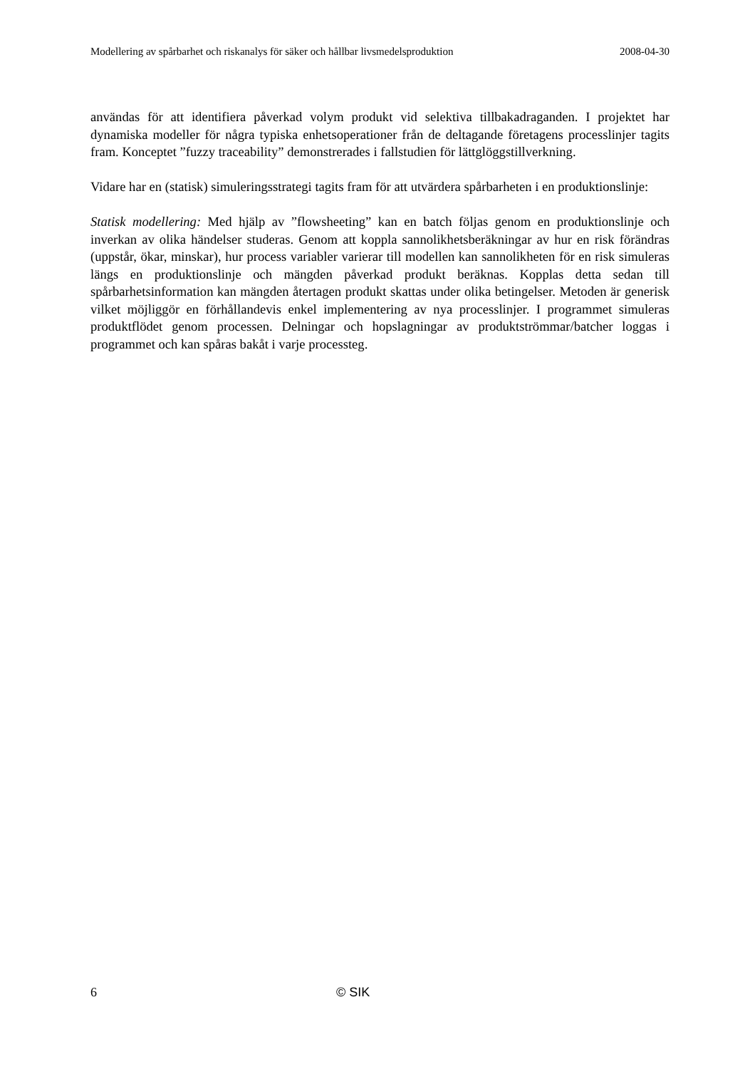Modellering av spårbarhet och riskanalys för säker och hållbar livsmedelsproduktion 2008-04-30
användas för att identifiera påverkad volym produkt vid selektiva tillbakadraganden. I projektet har dynamiska modeller för några typiska enhetsoperationer från de deltagande företagens processlinjer tagits fram. Konceptet ”fuzzy traceability” demonstrerades i fallstudien för lättglöggstillverkning.
Vidare har en (statisk) simuleringsstrategi tagits fram för att utvärdera spårbarheten i en produktionslinje:
Statisk modellering: Med hjälp av ”flowsheeting” kan en batch följas genom en produktionslinje och inverkan av olika händelser studeras. Genom att koppla sannolikhetsberäkningar av hur en risk förändras (uppstår, ökar, minskar), hur process variabler varierar till modellen kan sannolikheten för en risk simuleras längs en produktionslinje och mängden påverkad produkt beräknas. Kopplas detta sedan till spårbarhetsinformation kan mängden återtagen produkt skattas under olika betingelser. Metoden är generisk vilket möjliggör en förhållandevis enkel implementering av nya processlinjer. I programmet simuleras produktflödet genom processen. Delningar och hopslagningar av produktströmmar/batcher loggas i programmet och kan spåras bakåt i varje processteg.
6 © SIK